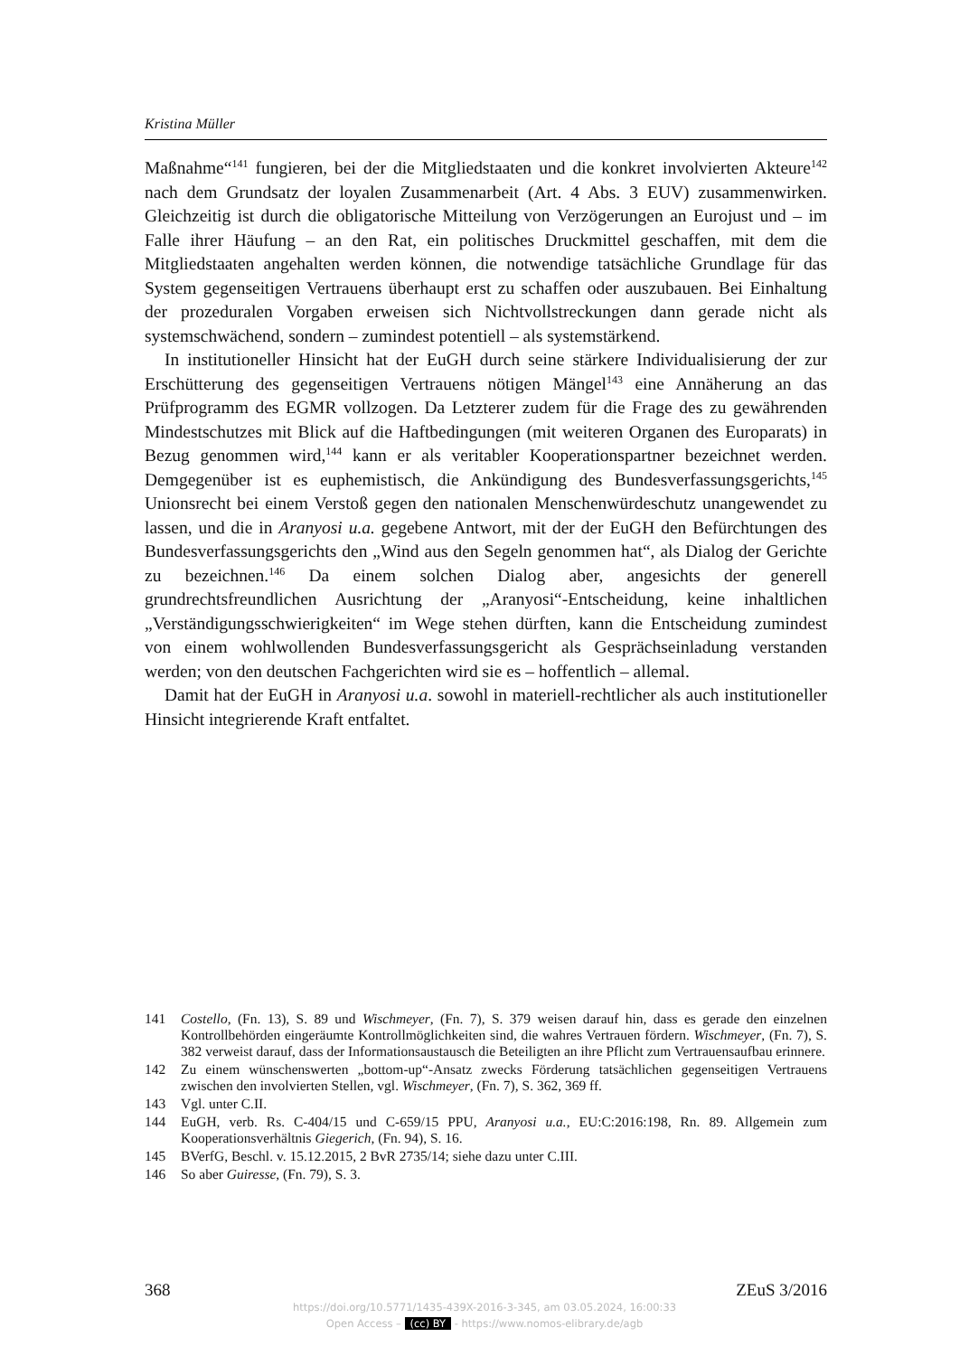Kristina Müller
Maßnahme“<sup>141</sup> fungieren, bei der die Mitgliedstaaten und die konkret involvierten Akteure<sup>142</sup> nach dem Grundsatz der loyalen Zusammenarbeit (Art. 4 Abs. 3 EUV) zusammenwirken. Gleichzeitig ist durch die obligatorische Mitteilung von Verzögerungen an Eurojust und – im Falle ihrer Häufung – an den Rat, ein politisches Druckmittel geschaffen, mit dem die Mitgliedstaaten angehalten werden können, die notwendige tatsächliche Grundlage für das System gegenseitigen Vertrauens überhaupt erst zu schaffen oder auszubauen. Bei Einhaltung der prozeduralen Vorgaben erweisen sich Nichtvollstreckungen dann gerade nicht als systemschwächend, sondern – zumindest potentiell – als systemstärkend.
In institutioneller Hinsicht hat der EuGH durch seine stärkere Individualisierung der zur Erschütterung des gegenseitigen Vertrauens nötigen Mängel<sup>143</sup> eine Annäherung an das Prüfprogramm des EGMR vollzogen. Da Letzterer zudem für die Frage des zu gewährenden Mindestschutzes mit Blick auf die Haftbedingungen (mit weiteren Organen des Europarats) in Bezug genommen wird,<sup>144</sup> kann er als veritabler Kooperationspartner bezeichnet werden. Demgegenüber ist es euphemistisch, die Ankündigung des Bundesverfassungsgerichts,<sup>145</sup> Unionsrecht bei einem Verstoß gegen den nationalen Menschenwürdeschutz unangewendet zu lassen, und die in Aranyosi u.a. gegebene Antwort, mit der der EuGH den Befürchtungen des Bundesverfassungsgerichts den „Wind aus den Segeln genommen hat“, als Dialog der Gerichte zu bezeichnen.<sup>146</sup> Da einem solchen Dialog aber, angesichts der generell grundrechtsfreundlichen Ausrichtung der „Aranyosi“-Entscheidung, keine inhaltlichen „Verständigungsschwierigkeiten“ im Wege stehen dürften, kann die Entscheidung zumindest von einem wohlwollenden Bundesverfassungsgericht als Gesprächseinladung verstanden werden; von den deutschen Fachgerichten wird sie es – hoffentlich – allemal.
Damit hat der EuGH in Aranyosi u.a. sowohl in materiell-rechtlicher als auch institutioneller Hinsicht integrierende Kraft entfaltet.
141 Costello, (Fn. 13), S. 89 und Wischmeyer, (Fn. 7), S. 379 weisen darauf hin, dass es gerade den einzelnen Kontrollbehörden eingeräumte Kontrollmöglichkeiten sind, die wahres Vertrauen fördern. Wischmeyer, (Fn. 7), S. 382 verweist darauf, dass der Informationsaustausch die Beteiligten an ihre Pflicht zum Vertrauensaufbau erinnere.
142 Zu einem wünschenswerten „bottom-up“-Ansatz zwecks Förderung tatsächlichen gegenseitigen Vertrauens zwischen den involvierten Stellen, vgl. Wischmeyer, (Fn. 7), S. 362, 369 ff.
143 Vgl. unter C.II.
144 EuGH, verb. Rs. C-404/15 und C-659/15 PPU, Aranyosi u.a., EU:C:2016:198, Rn. 89. Allgemein zum Kooperationsverhältnis Giegerich, (Fn. 94), S. 16.
145 BVerfG, Beschl. v. 15.12.2015, 2 BvR 2735/14; siehe dazu unter C.III.
146 So aber Guiresse, (Fn. 79), S. 3.
368 ZEuS 3/2016
https://doi.org/10.5771/1435-439X-2016-3-345, am 03.05.2024, 16:00:33
Open Access – (cc) BY - https://www.nomos-elibrary.de/agb